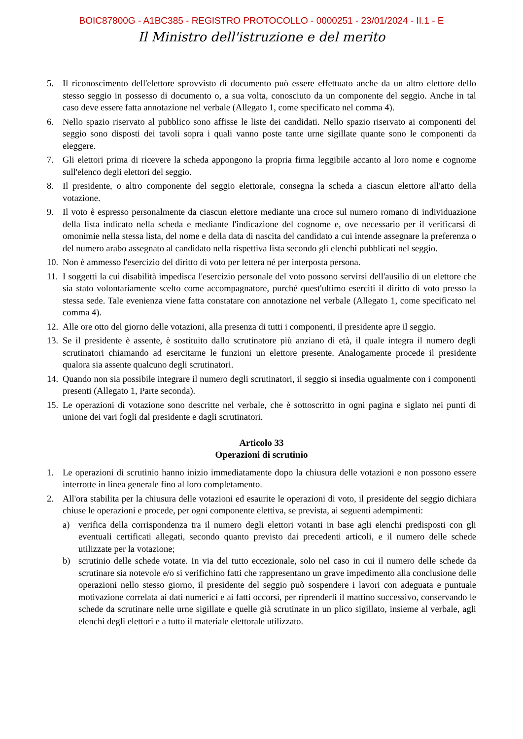BOIC87800G - A1BC385 - REGISTRO PROTOCOLLO - 0000251 - 23/01/2024 - II.1 - E
Il Ministro dell'istruzione e del merito
5. Il riconoscimento dell'elettore sprovvisto di documento può essere effettuato anche da un altro elettore dello stesso seggio in possesso di documento o, a sua volta, conosciuto da un componente del seggio. Anche in tal caso deve essere fatta annotazione nel verbale (Allegato 1, come specificato nel comma 4).
6. Nello spazio riservato al pubblico sono affisse le liste dei candidati. Nello spazio riservato ai componenti del seggio sono disposti dei tavoli sopra i quali vanno poste tante urne sigillate quante sono le componenti da eleggere.
7. Gli elettori prima di ricevere la scheda appongono la propria firma leggibile accanto al loro nome e cognome sull'elenco degli elettori del seggio.
8. Il presidente, o altro componente del seggio elettorale, consegna la scheda a ciascun elettore all'atto della votazione.
9. Il voto è espresso personalmente da ciascun elettore mediante una croce sul numero romano di individuazione della lista indicato nella scheda e mediante l'indicazione del cognome e, ove necessario per il verificarsi di omonimie nella stessa lista, del nome e della data di nascita del candidato a cui intende assegnare la preferenza o del numero arabo assegnato al candidato nella rispettiva lista secondo gli elenchi pubblicati nel seggio.
10. Non è ammesso l'esercizio del diritto di voto per lettera né per interposta persona.
11. I soggetti la cui disabilità impedisca l'esercizio personale del voto possono servirsi dell'ausilio di un elettore che sia stato volontariamente scelto come accompagnatore, purché quest'ultimo eserciti il diritto di voto presso la stessa sede. Tale evenienza viene fatta constatare con annotazione nel verbale (Allegato 1, come specificato nel comma 4).
12. Alle ore otto del giorno delle votazioni, alla presenza di tutti i componenti, il presidente apre il seggio.
13. Se il presidente è assente, è sostituito dallo scrutinatore più anziano di età, il quale integra il numero degli scrutinatori chiamando ad esercitarne le funzioni un elettore presente. Analogamente procede il presidente qualora sia assente qualcuno degli scrutinatori.
14. Quando non sia possibile integrare il numero degli scrutinatori, il seggio si insedia ugualmente con i componenti presenti (Allegato 1, Parte seconda).
15. Le operazioni di votazione sono descritte nel verbale, che è sottoscritto in ogni pagina e siglato nei punti di unione dei vari fogli dal presidente e dagli scrutinatori.
Articolo 33
Operazioni di scrutinio
1. Le operazioni di scrutinio hanno inizio immediatamente dopo la chiusura delle votazioni e non possono essere interrotte in linea generale fino al loro completamento.
2. All'ora stabilita per la chiusura delle votazioni ed esaurite le operazioni di voto, il presidente del seggio dichiara chiuse le operazioni e procede, per ogni componente elettiva, se prevista, ai seguenti adempimenti:
a) verifica della corrispondenza tra il numero degli elettori votanti in base agli elenchi predisposti con gli eventuali certificati allegati, secondo quanto previsto dai precedenti articoli, e il numero delle schede utilizzate per la votazione;
b) scrutinio delle schede votate. In via del tutto eccezionale, solo nel caso in cui il numero delle schede da scrutinare sia notevole e/o si verifichino fatti che rappresentano un grave impedimento alla conclusione delle operazioni nello stesso giorno, il presidente del seggio può sospendere i lavori con adeguata e puntuale motivazione correlata ai dati numerici e ai fatti occorsi, per riprenderli il mattino successivo, conservando le schede da scrutinare nelle urne sigillate e quelle già scrutinate in un plico sigillato, insieme al verbale, agli elenchi degli elettori e a tutto il materiale elettorale utilizzato.